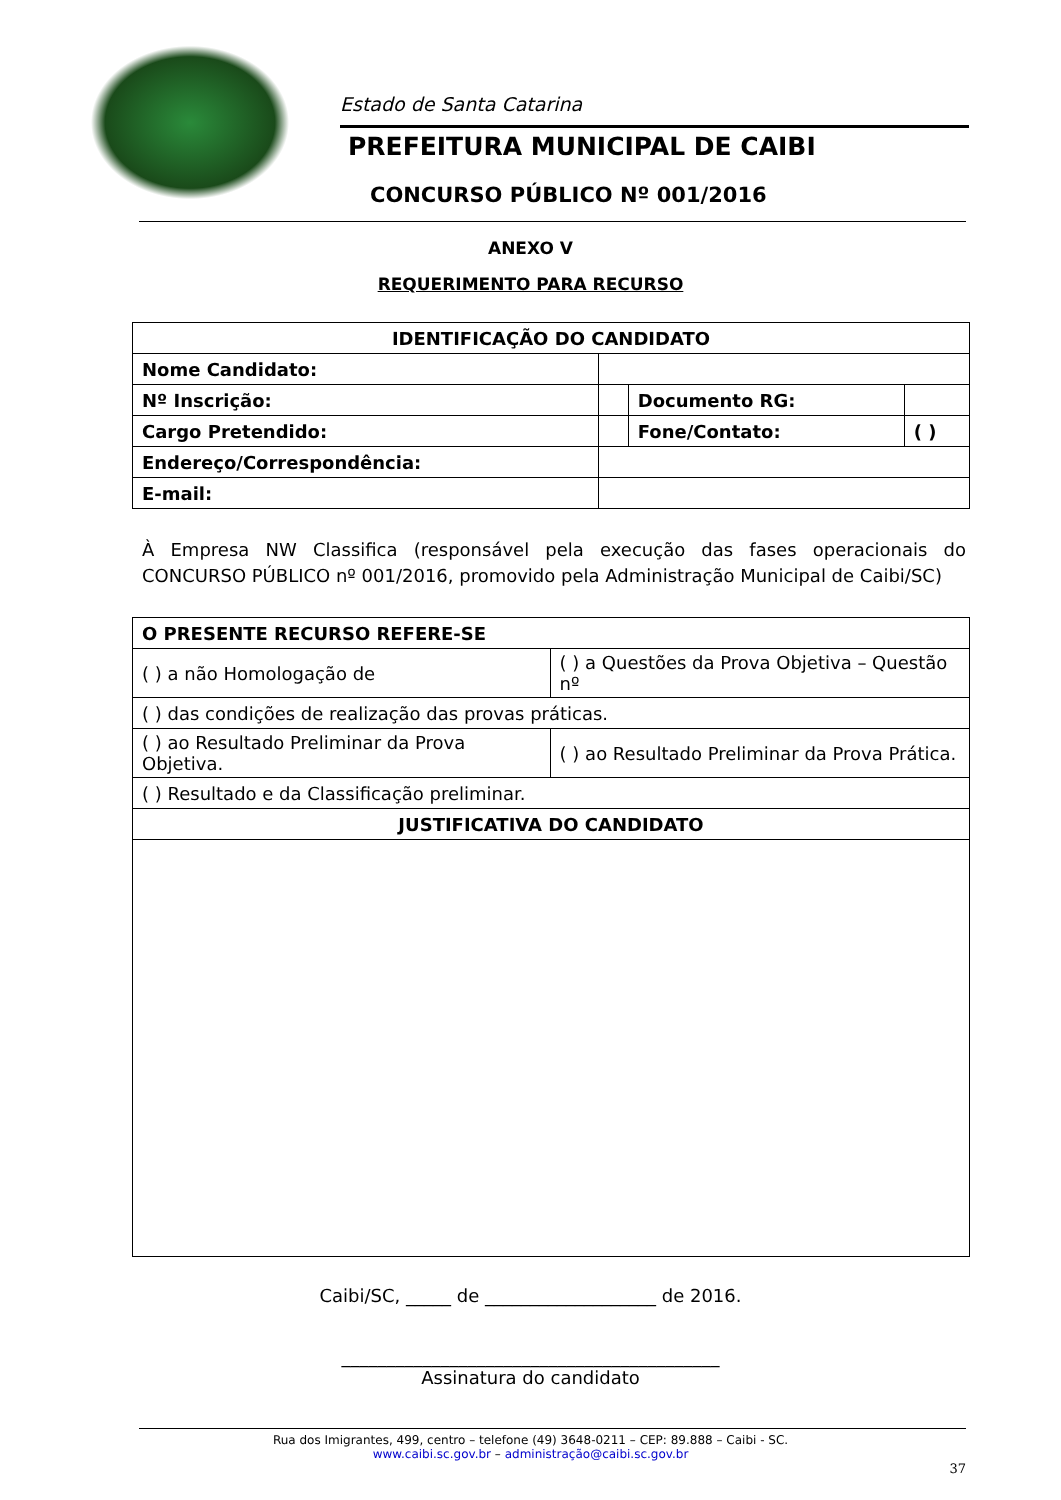Estado de Santa Catarina
PREFEITURA MUNICIPAL DE CAIBI
CONCURSO PÚBLICO Nº 001/2016
ANEXO V
REQUERIMENTO PARA RECURSO
| IDENTIFICAÇÃO DO CANDIDATO | | | | | |
| --- | --- | --- | --- | --- | --- |
| Nome Candidato: | | | | | |
| Nº Inscrição: | | | Documento RG: | | |
| Cargo Pretendido: | | | Fone/Contato: | | ( ) |
| Endereço/Correspondência: | | | | | |
| E-mail: | | | | | |
À Empresa NW Classifica (responsável pela execução das fases operacionais do CONCURSO PÚBLICO nº 001/2016, promovido pela Administração Municipal de Caibi/SC)
| O PRESENTE RECURSO REFERE-SE | | |
| --- | --- | --- |
| ( ) a não Homologação de | ( ) a Questões da Prova Objetiva – Questão nº | |
| ( ) das condições de realização das provas práticas. | | |
| ( ) ao Resultado Preliminar da Prova Objetiva. | | ( ) ao Resultado Preliminar da Prova Prática. |
| ( ) Resultado e da Classificação preliminar. | | |
| JUSTIFICATIVA DO CANDIDATO | | |
Caibi/SC, _____ de ___________________ de 2016.
__________________________________________
Assinatura do candidato
Rua dos Imigrantes, 499, centro – telefone (49) 3648-0211 – CEP: 89.888 – Caibi - SC.
www.caibi.sc.gov.br – administração@caibi.sc.gov.br
37